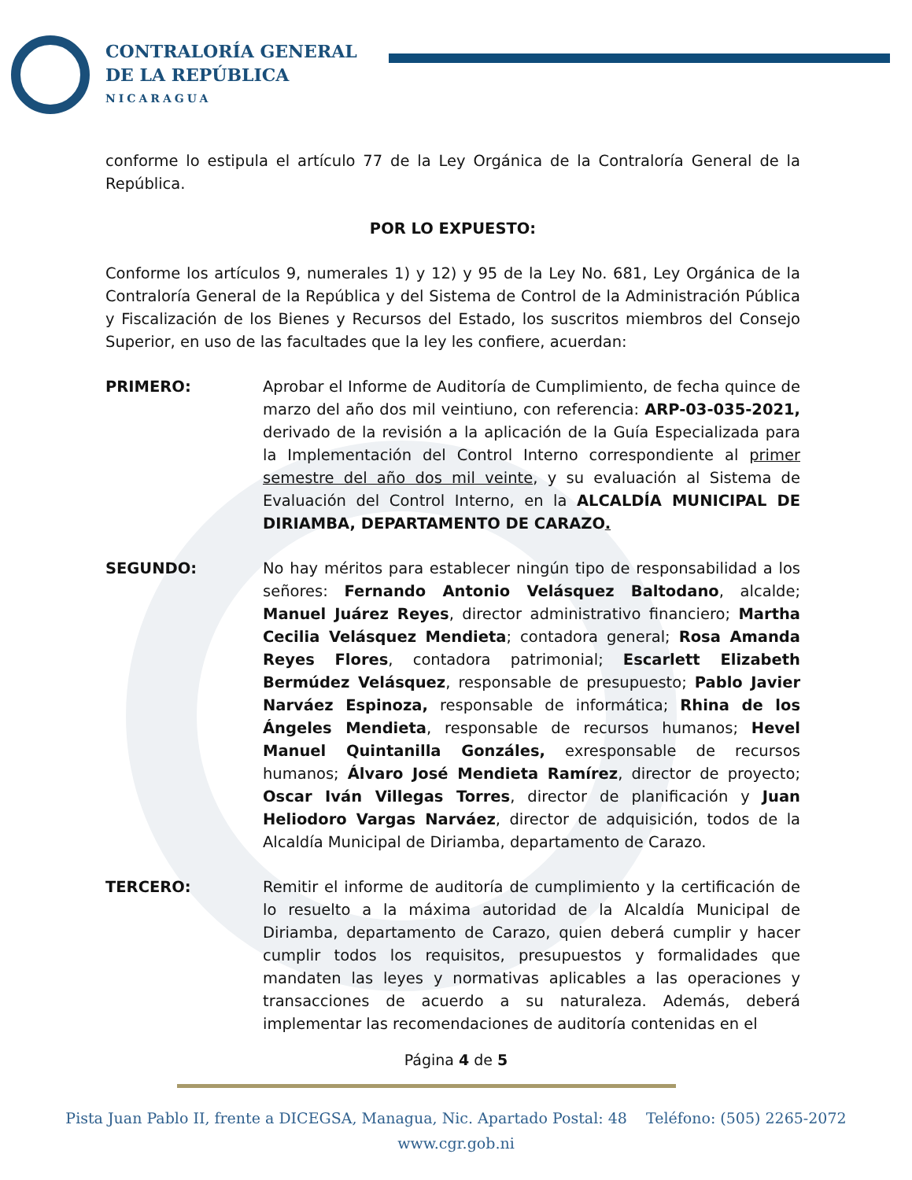CONTRALORÍA GENERAL
DE LA REPÚBLICA
NICARAGUA
conforme lo estipula el artículo 77 de la Ley Orgánica de la Contraloría General de la República.
POR LO EXPUESTO:
Conforme los artículos 9, numerales 1) y 12) y 95 de la Ley No. 681, Ley Orgánica de la Contraloría General de la República y del Sistema de Control de la Administración Pública y Fiscalización de los Bienes y Recursos del Estado, los suscritos miembros del Consejo Superior, en uso de las facultades que la ley les confiere, acuerdan:
PRIMERO: Aprobar el Informe de Auditoría de Cumplimiento, de fecha quince de marzo del año dos mil veintiuno, con referencia: ARP-03-035-2021, derivado de la revisión a la aplicación de la Guía Especializada para la Implementación del Control Interno correspondiente al primer semestre del año dos mil veinte, y su evaluación al Sistema de Evaluación del Control Interno, en la ALCALDÍA MUNICIPAL DE DIRIAMBA, DEPARTAMENTO DE CARAZO.
SEGUNDO: No hay méritos para establecer ningún tipo de responsabilidad a los señores: Fernando Antonio Velásquez Baltodano, alcalde; Manuel Juárez Reyes, director administrativo financiero; Martha Cecilia Velásquez Mendieta; contadora general; Rosa Amanda Reyes Flores, contadora patrimonial; Escarlett Elizabeth Bermúdez Velásquez, responsable de presupuesto; Pablo Javier Narváez Espinoza, responsable de informática; Rhina de los Ángeles Mendieta, responsable de recursos humanos; Hevel Manuel Quintanilla Gonzáles, exresponsable de recursos humanos; Álvaro José Mendieta Ramírez, director de proyecto; Oscar Iván Villegas Torres, director de planificación y Juan Heliodoro Vargas Narváez, director de adquisición, todos de la Alcaldía Municipal de Diriamba, departamento de Carazo.
TERCERO: Remitir el informe de auditoría de cumplimiento y la certificación de lo resuelto a la máxima autoridad de la Alcaldía Municipal de Diriamba, departamento de Carazo, quien deberá cumplir y hacer cumplir todos los requisitos, presupuestos y formalidades que mandaten las leyes y normativas aplicables a las operaciones y transacciones de acuerdo a su naturaleza. Además, deberá implementar las recomendaciones de auditoría contenidas en el
Página 4 de 5
Pista Juan Pablo II, frente a DICEGSA, Managua, Nic. Apartado Postal: 48 Teléfono: (505) 2265-2072
www.cgr.gob.ni